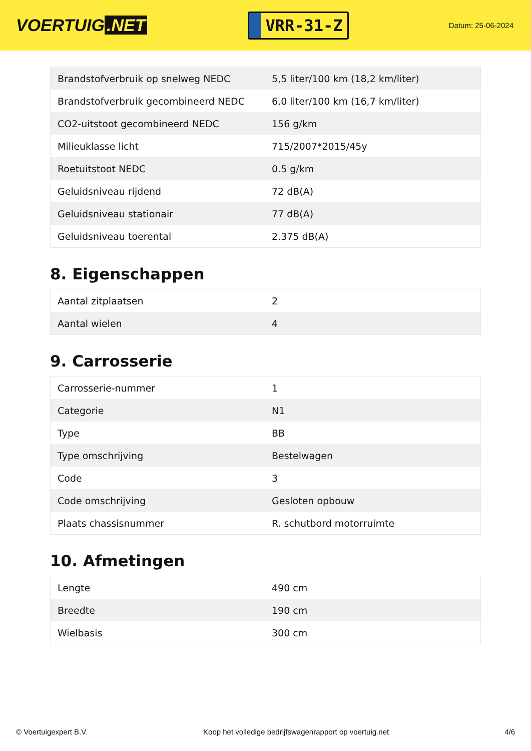VOERTUIG.NET
VRR-31-Z
Datum: 25-06-2024
| Brandstofverbruik op snelweg NEDC | 5,5 liter/100 km (18,2 km/liter) |
| Brandstofverbruik gecombineerd NEDC | 6,0 liter/100 km (16,7 km/liter) |
| CO2-uitstoot gecombineerd NEDC | 156 g/km |
| Milieuklasse licht | 715/2007*2015/45y |
| Roetuitstoot NEDC | 0.5 g/km |
| Geluidsniveau rijdend | 72 dB(A) |
| Geluidsniveau stationair | 77 dB(A) |
| Geluidsniveau toerental | 2.375 dB(A) |
8. Eigenschappen
| Aantal zitplaatsen | 2 |
| Aantal wielen | 4 |
9. Carrosserie
| Carrosserie-nummer | 1 |
| Categorie | N1 |
| Type | BB |
| Type omschrijving | Bestelwagen |
| Code | 3 |
| Code omschrijving | Gesloten opbouw |
| Plaats chassisnummer | R. schutbord motorruimte |
10. Afmetingen
| Lengte | 490 cm |
| Breedte | 190 cm |
| Wielbasis | 300 cm |
© Voertuigexpert B.V. Koop het volledige bedrijfswagenrapport op voertuig.net 4/6